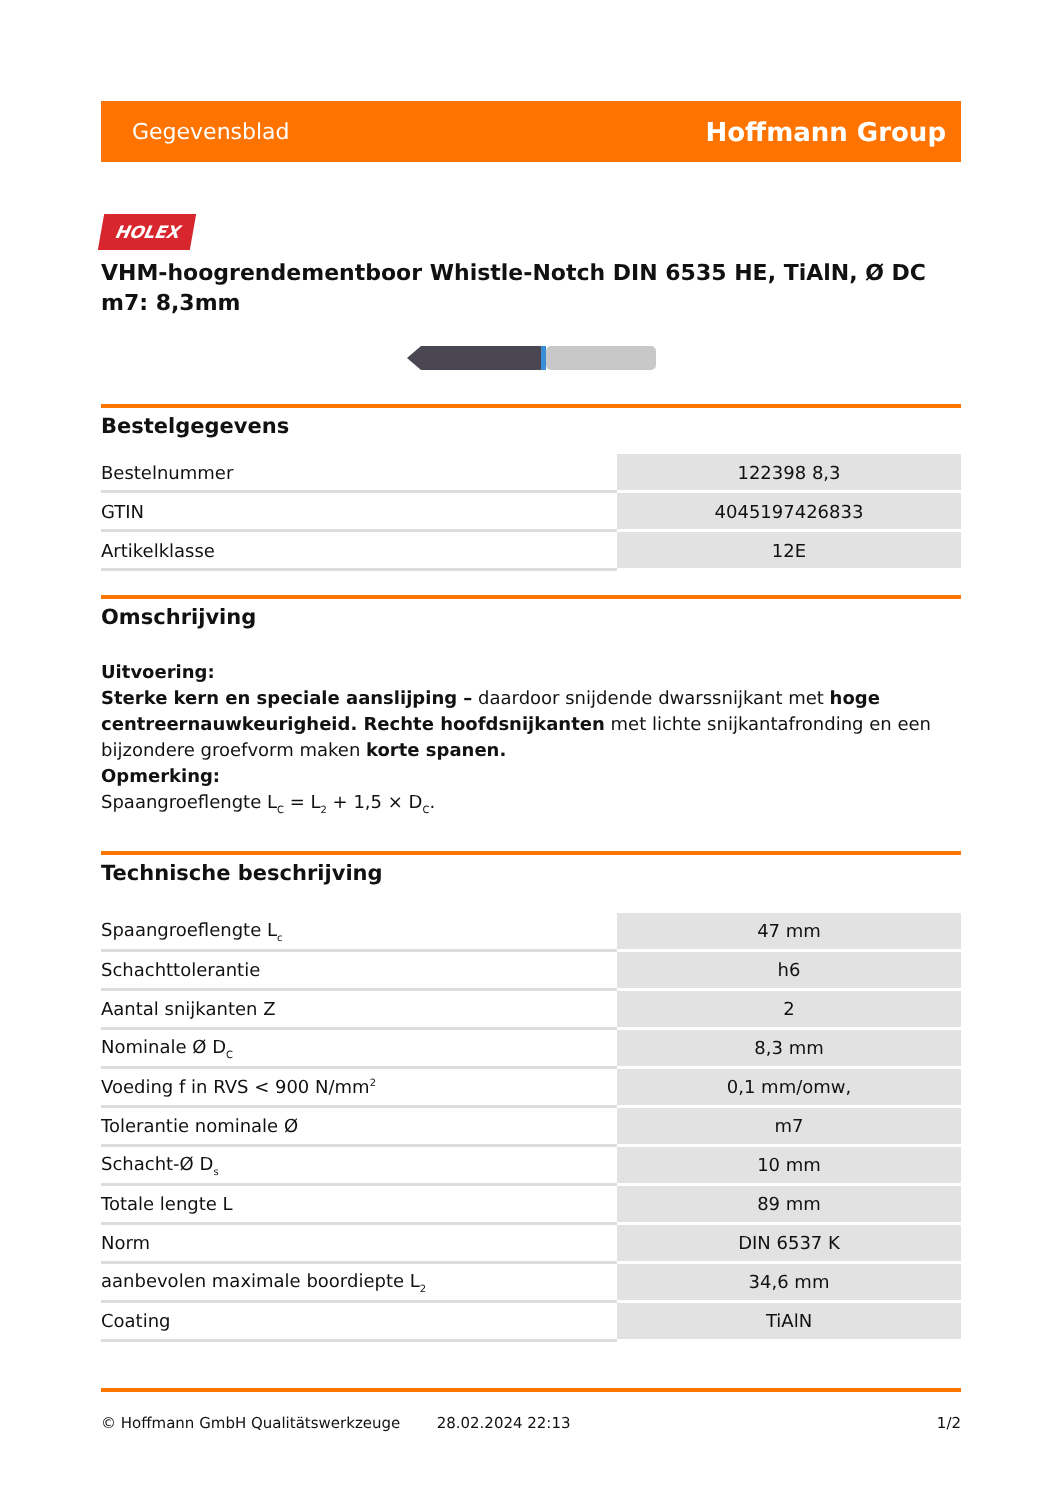Gegevensblad Hoffmann Group
HOLEX
VHM-hoogrendementboor Whistle-Notch DIN 6535 HE, TiAlN, Ø DC m7: 8,3mm
Bestelgegevens
| Bestelnummer | 122398 8,3 |
| GTIN | 4045197426833 |
| Artikelklasse | 12E |
Omschrijving
Uitvoering:
Sterke kern en speciale aanslijping – daardoor snijdende dwarssnijkant met hoge centreernauwkeurigheid. Rechte hoofdsnijkanten met lichte snijkantafronding en een bijzondere groefvorm maken korte spanen.
Opmerking:
Spaangroeflengte L<sub>C</sub> = L<sub>2</sub> + 1,5 × D<sub>C</sub>.
Technische beschrijving
| Spaangroeflengte L<sub>c</sub> | 47 mm |
| Schachttolerantie | h6 |
| Aantal snijkanten Z | 2 |
| Nominale Ø D<sub>C</sub> | 8,3 mm |
| Voeding f in RVS < 900 N/mm<sup>2</sup> | 0,1 mm/omw, |
| Tolerantie nominale Ø | m7 |
| Schacht-Ø D<sub>s</sub> | 10 mm |
| Totale lengte L | 89 mm |
| Norm | DIN 6537 K |
| aanbevolen maximale boordiepte L<sub>2</sub> | 34,6 mm |
| Coating | TiAlN |
© Hoffmann GmbH Qualitätswerkzeuge 28.02.2024 22:13 1/2